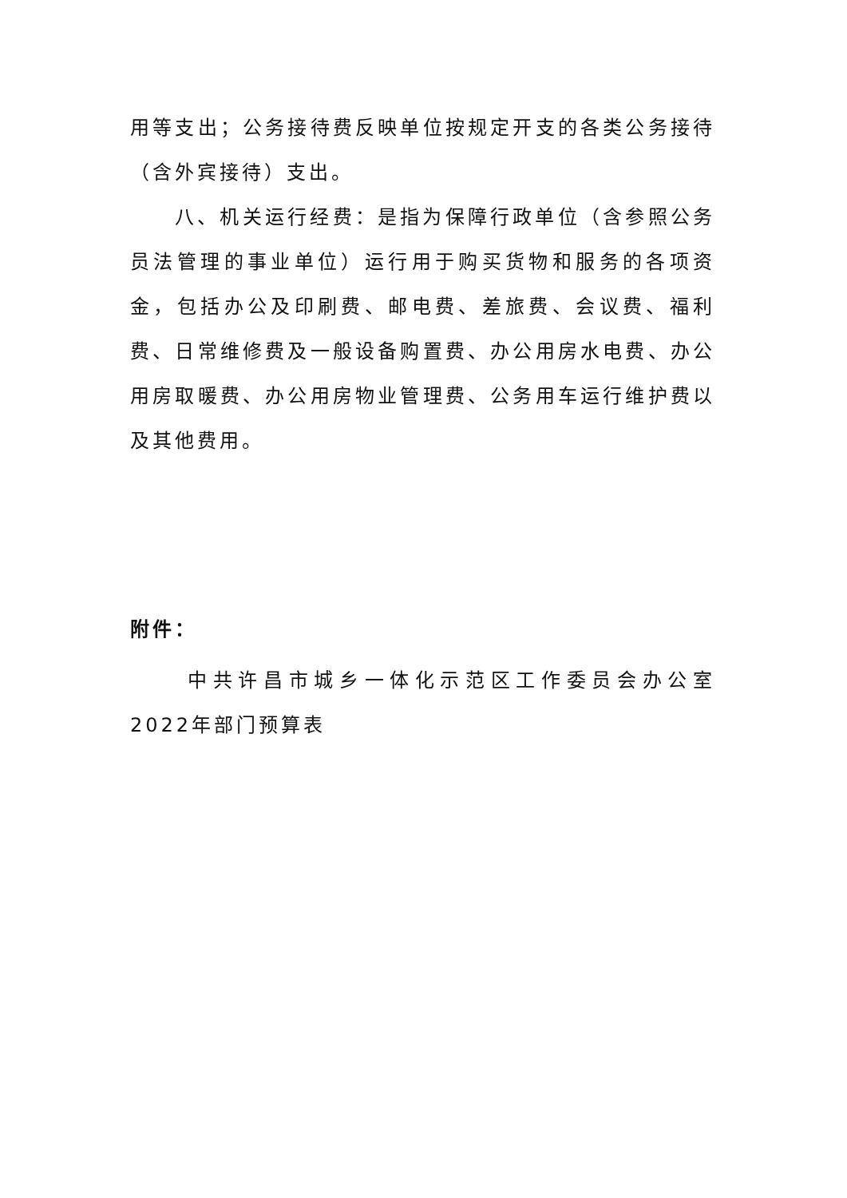用等支出；公务接待费反映单位按规定开支的各类公务接待（含外宾接待）支出。
八、机关运行经费：是指为保障行政单位（含参照公务员法管理的事业单位）运行用于购买货物和服务的各项资金，包括办公及印刷费、邮电费、差旅费、会议费、福利费、日常维修费及一般设备购置费、办公用房水电费、办公用房取暖费、办公用房物业管理费、公务用车运行维护费以及其他费用。
附件：
中共许昌市城乡一体化示范区工作委员会办公室2022年部门预算表